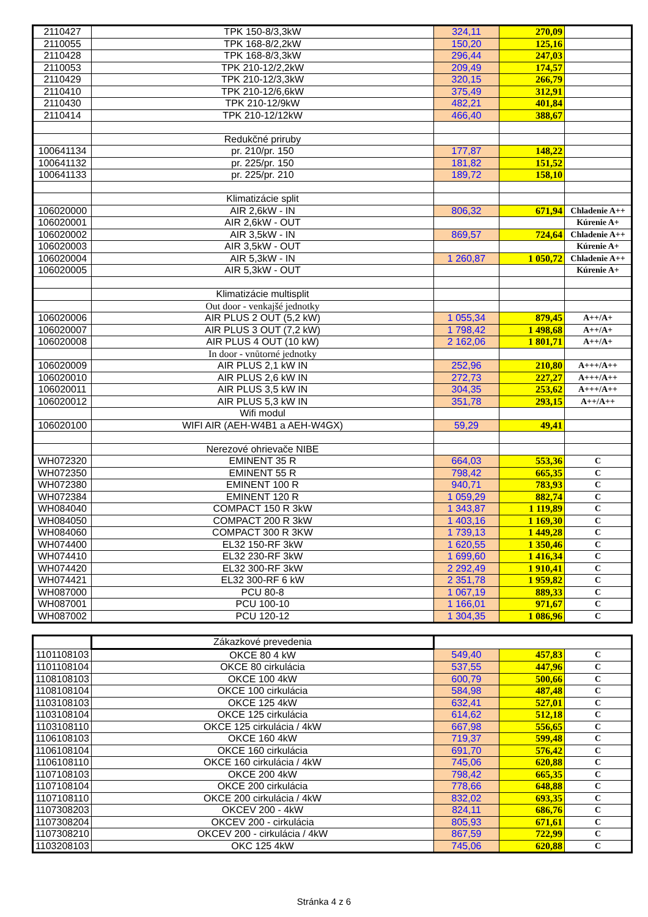| 2110427 | TPK 150-8/3,3kW | 324,11 | 270,09 | |
| 2110055 | TPK 168-8/2,2kW | 150,20 | 125,16 | |
| 2110428 | TPK 168-8/3,3kW | 296,44 | 247,03 | |
| 2110053 | TPK 210-12/2,2kW | 209,49 | 174,57 | |
| 2110429 | TPK 210-12/3,3kW | 320,15 | 266,79 | |
| 2110410 | TPK 210-12/6,6kW | 375,49 | 312,91 | |
| 2110430 | TPK 210-12/9kW | 482,21 | 401,84 | |
| 2110414 | TPK 210-12/12kW | 466,40 | 388,67 | |
| | Redukčné priruby | | | |
| 100641134 | pr. 210/pr. 150 | 177,87 | 148,22 | |
| 100641132 | pr. 225/pr. 150 | 181,82 | 151,52 | |
| 100641133 | pr. 225/pr. 210 | 189,72 | 158,10 | |
| | Klimatizácie split | | | |
| 106020000 | AIR 2,6kW - IN | 806,32 | 671,94 | Chladenie A++ |
| 106020001 | AIR 2,6kW - OUT | | | Kúrenie A+ |
| 106020002 | AIR 3,5kW - IN | 869,57 | 724,64 | Chladenie A++ |
| 106020003 | AIR 3,5kW - OUT | | | Kúrenie A+ |
| 106020004 | AIR 5,3kW - IN | 1 260,87 | 1 050,72 | Chladenie A++ |
| 106020005 | AIR 5,3kW - OUT | | | Kúrenie A+ |
| | Klimatizácie multisplit | | | |
| | Out door - venkajšé jednotky | | | |
| 106020006 | AIR PLUS 2 OUT (5,2 kW) | 1 055,34 | 879,45 | A++/A+ |
| 106020007 | AIR PLUS 3 OUT (7,2 kW) | 1 798,42 | 1 498,68 | A++/A+ |
| 106020008 | AIR PLUS 4 OUT (10 kW) | 2 162,06 | 1 801,71 | A++/A+ |
| | In door - vnůtorné jednotky | | | |
| 106020009 | AIR PLUS 2,1 kW IN | 252,96 | 210,80 | A+++/A++ |
| 106020010 | AIR PLUS 2,6 kW IN | 272,73 | 227,27 | A+++/A++ |
| 106020011 | AIR PLUS 3,5 kW IN | 304,35 | 253,62 | A+++/A++ |
| 106020012 | AIR PLUS 5,3 kW IN | 351,78 | 293,15 | A++/A++ |
| | Wifi modul | | | |
| 106020100 | WIFI AIR (AEH-W4B1 a AEH-W4GX) | 59,29 | 49,41 | |
| | Nerezové ohrievače NIBE | | | |
| WH072320 | EMINENT 35 R | 664,03 | 553,36 | C |
| WH072350 | EMINENT 55 R | 798,42 | 665,35 | C |
| WH072380 | EMINENT 100 R | 940,71 | 783,93 | C |
| WH072384 | EMINENT 120 R | 1 059,29 | 882,74 | C |
| WH084040 | COMPACT 150 R 3kW | 1 343,87 | 1 119,89 | C |
| WH084050 | COMPACT 200 R 3kW | 1 403,16 | 1 169,30 | C |
| WH084060 | COMPACT 300 R 3KW | 1 739,13 | 1 449,28 | C |
| WH074400 | EL32 150-RF 3kW | 1 620,55 | 1 350,46 | C |
| WH074410 | EL32 230-RF 3kW | 1 699,60 | 1 416,34 | C |
| WH074420 | EL32 300-RF 3kW | 2 292,49 | 1 910,41 | C |
| WH074421 | EL32 300-RF 6 kW | 2 351,78 | 1 959,82 | C |
| WH087000 | PCU 80-8 | 1 067,19 | 889,33 | C |
| WH087001 | PCU 100-10 | 1 166,01 | 971,67 | C |
| WH087002 | PCU 120-12 | 1 304,35 | 1 086,96 | C |
| | Zákazkové prevedenia | | | |
| 1101108103 | OKCE 80 4 kW | 549,40 | 457,83 | C |
| 1101108104 | OKCE 80 cirkulácia | 537,55 | 447,96 | C |
| 1108108103 | OKCE 100 4kW | 600,79 | 500,66 | C |
| 1108108104 | OKCE 100 cirkulácia | 584,98 | 487,48 | C |
| 1103108103 | OKCE 125 4kW | 632,41 | 527,01 | C |
| 1103108104 | OKCE 125 cirkulácia | 614,62 | 512,18 | C |
| 1103108110 | OKCE 125 cirkulácia / 4kW | 667,98 | 556,65 | C |
| 1106108103 | OKCE 160 4kW | 719,37 | 599,48 | C |
| 1106108104 | OKCE 160 cirkulácia | 691,70 | 576,42 | C |
| 1106108110 | OKCE 160 cirkulácia / 4kW | 745,06 | 620,88 | C |
| 1107108103 | OKCE 200 4kW | 798,42 | 665,35 | C |
| 1107108104 | OKCE 200 cirkulácia | 778,66 | 648,88 | C |
| 1107108110 | OKCE 200 cirkulácia / 4kW | 832,02 | 693,35 | C |
| 1107308203 | OKCEV 200 - 4kW | 824,11 | 686,76 | C |
| 1107308204 | OKCEV 200 - cirkulácia | 805,93 | 671,61 | C |
| 1107308210 | OKCEV 200 - cirkulácia / 4kW | 867,59 | 722,99 | C |
| 1103208103 | OKC 125 4kW | 745,06 | 620,88 | C |
Stránka 4 z 6